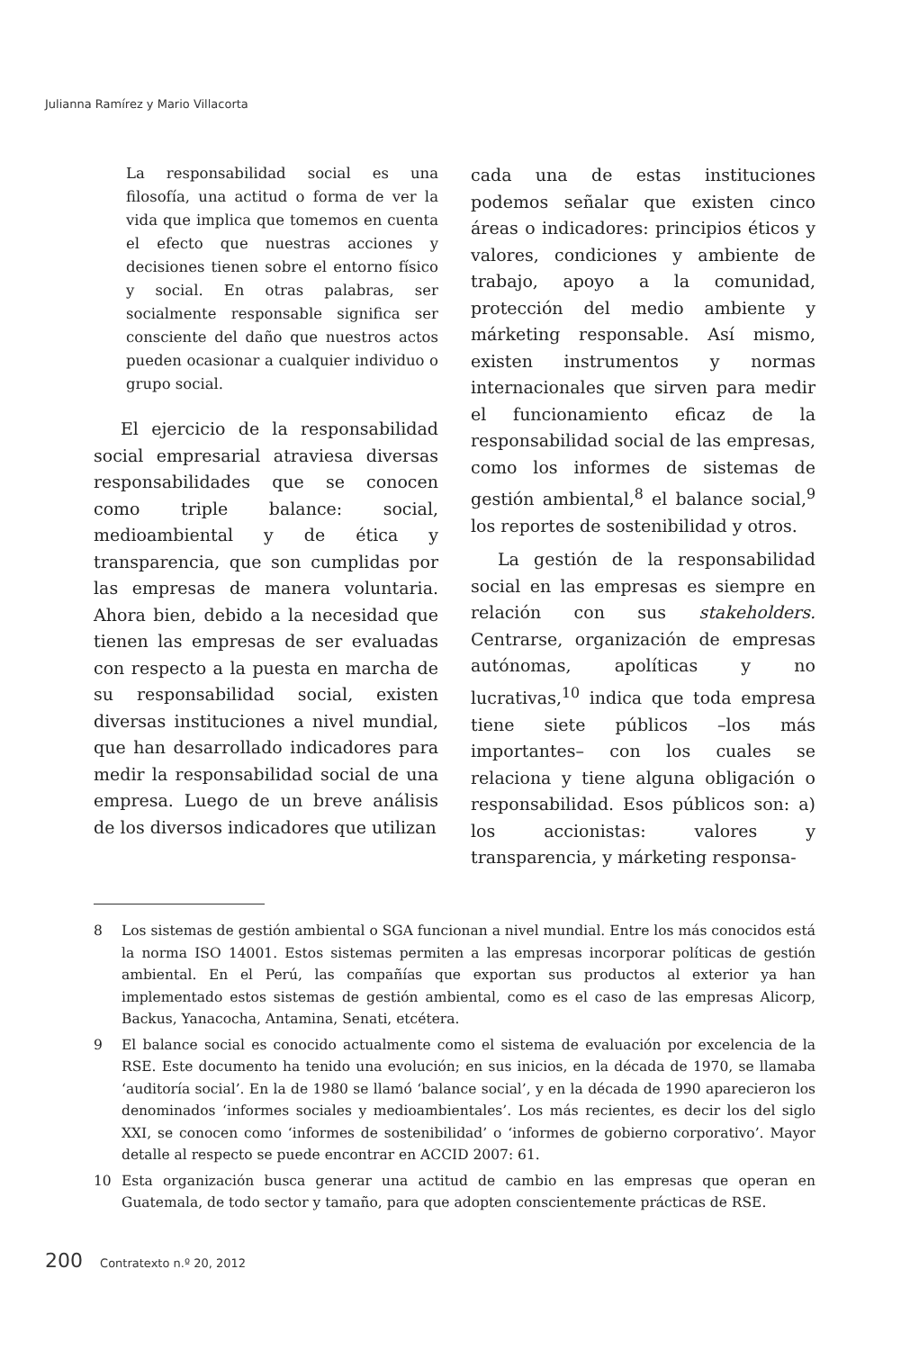Julianna Ramírez y Mario Villacorta
La responsabilidad social es una filosofía, una actitud o forma de ver la vida que implica que tomemos en cuenta el efecto que nuestras acciones y decisiones tienen sobre el entorno físico y social. En otras palabras, ser socialmente responsable significa ser consciente del daño que nuestros actos pueden ocasionar a cualquier individuo o grupo social.
El ejercicio de la responsabilidad social empresarial atraviesa diversas responsabilidades que se conocen como triple balance: social, medioambiental y de ética y transparencia, que son cumplidas por las empresas de manera voluntaria. Ahora bien, debido a la necesidad que tienen las empresas de ser evaluadas con respecto a la puesta en marcha de su responsabilidad social, existen diversas instituciones a nivel mundial, que han desarrollado indicadores para medir la responsabilidad social de una empresa. Luego de un breve análisis de los diversos indicadores que utilizan
cada una de estas instituciones podemos señalar que existen cinco áreas o indicadores: principios éticos y valores, condiciones y ambiente de trabajo, apoyo a la comunidad, protección del medio ambiente y márketing responsable. Así mismo, existen instrumentos y normas internacionales que sirven para medir el funcionamiento eficaz de la responsabilidad social de las empresas, como los informes de sistemas de gestión ambiental,<sup>8</sup> el balance social,<sup>9</sup> los reportes de sostenibilidad y otros.
La gestión de la responsabilidad social en las empresas es siempre en relación con sus stakeholders. Centrarse, organización de empresas autónomas, apolíticas y no lucrativas,<sup>10</sup> indica que toda empresa tiene siete públicos –los más importantes– con los cuales se relaciona y tiene alguna obligación o responsabilidad. Esos públicos son: a) los accionistas: valores y transparencia, y márketing responsa-
8 Los sistemas de gestión ambiental o SGA funcionan a nivel mundial. Entre los más conocidos está la norma ISO 14001. Estos sistemas permiten a las empresas incorporar políticas de gestión ambiental. En el Perú, las compañías que exportan sus productos al exterior ya han implementado estos sistemas de gestión ambiental, como es el caso de las empresas Alicorp, Backus, Yanacocha, Antamina, Senati, etcétera.
9 El balance social es conocido actualmente como el sistema de evaluación por excelencia de la RSE. Este documento ha tenido una evolución; en sus inicios, en la década de 1970, se llamaba ‘auditoría social’. En la de 1980 se llamó ‘balance social’, y en la década de 1990 aparecieron los denominados ‘informes sociales y medioambientales’. Los más recientes, es decir los del siglo XXI, se conocen como ‘informes de sostenibilidad’ o ‘informes de gobierno corporativo’. Mayor detalle al respecto se puede encontrar en ACCID 2007: 61.
10 Esta organización busca generar una actitud de cambio en las empresas que operan en Guatemala, de todo sector y tamaño, para que adopten conscientemente prácticas de RSE.
200 Contratexto n.º 20, 2012